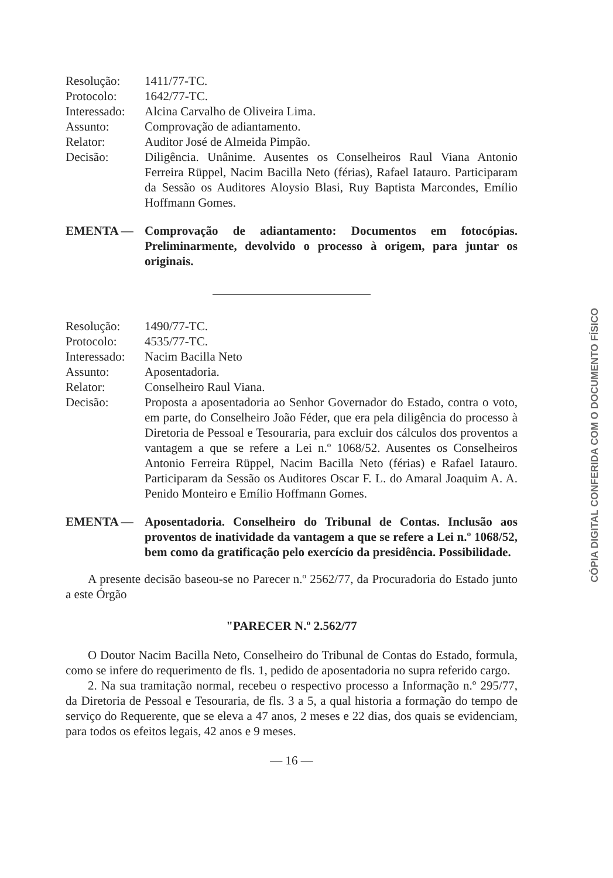Resolução:
1411/77-TC.
Protocolo:
1642/77-TC.
Interessado:
Alcina Carvalho de Oliveira Lima.
Assunto:
Comprovação de adiantamento.
Relator:
Auditor José de Almeida Pimpão.
Decisão:
Diligência. Unânime. Ausentes os Conselheiros Raul Viana Antonio Ferreira Rüppel, Nacim Bacilla Neto (férias), Rafael Iatauro. Participaram da Sessão os Auditores Aloysio Blasi, Ruy Baptista Marcondes, Emílio Hoffmann Gomes.
EMENTA —
Comprovação de adiantamento: Documentos em fotocópias. Preliminarmente, devolvido o processo à origem, para juntar os originais.
Resolução:
1490/77-TC.
Protocolo:
4535/77-TC.
Interessado:
Nacim Bacilla Neto
Assunto:
Aposentadoria.
Relator:
Conselheiro Raul Viana.
Decisão:
Proposta a aposentadoria ao Senhor Governador do Estado, contra o voto, em parte, do Conselheiro João Féder, que era pela diligência do processo à Diretoria de Pessoal e Tesouraria, para excluir dos cálculos dos proventos a vantagem a que se refere a Lei n.º 1068/52. Ausentes os Conselheiros Antonio Ferreira Rüppel, Nacim Bacilla Neto (férias) e Rafael Iatauro. Participaram da Sessão os Auditores Oscar F. L. do Amaral Joaquim A. A. Penido Monteiro e Emílio Hoffmann Gomes.
EMENTA —
Aposentadoria. Conselheiro do Tribunal de Contas. Inclusão aos proventos de inatividade da vantagem a que se refere a Lei n.º 1068/52, bem como da gratificação pelo exercício da presidência. Possibilidade.
A presente decisão baseou-se no Parecer n.º 2562/77, da Procuradoria do Estado junto a este Órgão
"PARECER N.º 2.562/77
O Doutor Nacim Bacilla Neto, Conselheiro do Tribunal de Contas do Estado, formula, como se infere do requerimento de fls. 1, pedido de aposentadoria no supra referido cargo.
2. Na sua tramitação normal, recebeu o respectivo processo a Informação n.º 295/77, da Diretoria de Pessoal e Tesouraria, de fls. 3 a 5, a qual historia a formação do tempo de serviço do Requerente, que se eleva a 47 anos, 2 meses e 22 dias, dos quais se evidenciam, para todos os efeitos legais, 42 anos e 9 meses.
— 16 —
CÓPIA DIGITAL CONFERIDA COM O DOCUMENTO FÍSICO